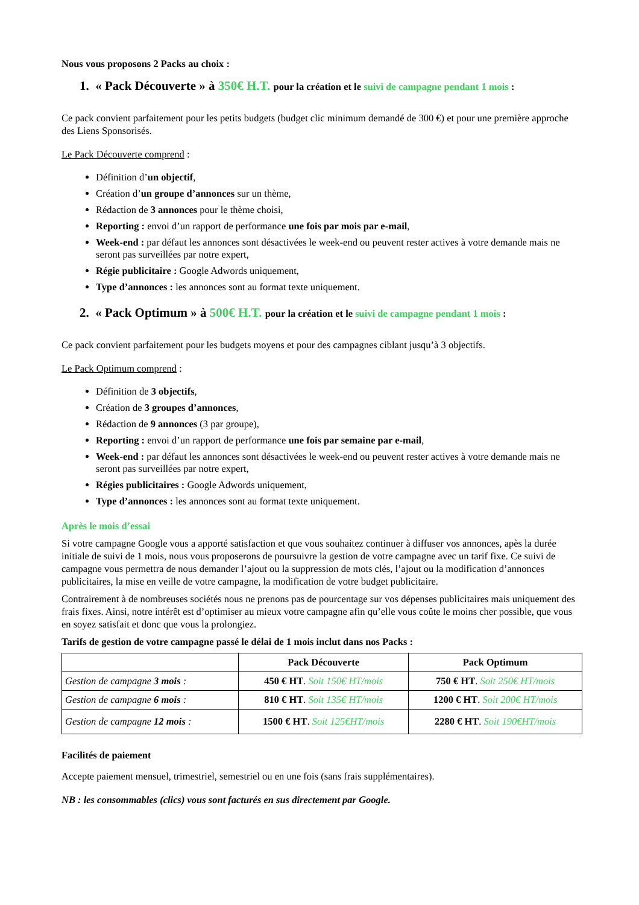Nous vous proposons 2 Packs au choix :
1. « Pack Découverte » à 350€ H.T. pour la création et le suivi de campagne pendant 1 mois :
Ce pack convient parfaitement pour les petits budgets (budget clic minimum demandé de 300 €) et pour une première approche des Liens Sponsorisés.
Le Pack Découverte comprend :
Définition d’un objectif,
Création d’un groupe d’annonces sur un thème,
Rédaction de 3 annonces pour le thème choisi,
Reporting : envoi d’un rapport de performance une fois par mois par e-mail,
Week-end : par défaut les annonces sont désactivées le week-end ou peuvent rester actives à votre demande mais ne seront pas surveillées par notre expert,
Régie publicitaire : Google Adwords uniquement,
Type d’annonces : les annonces sont au format texte uniquement.
2. « Pack Optimum » à 500€ H.T. pour la création et le suivi de campagne pendant 1 mois :
Ce pack convient parfaitement pour les budgets moyens et pour des campagnes ciblant jusqu’à 3 objectifs.
Le Pack Optimum comprend :
Définition de 3 objectifs,
Création de 3 groupes d’annonces,
Rédaction de 9 annonces (3 par groupe),
Reporting : envoi d’un rapport de performance une fois par semaine par e-mail,
Week-end : par défaut les annonces sont désactivées le week-end ou peuvent rester actives à votre demande mais ne seront pas surveillées par notre expert,
Régies publicitaires : Google Adwords uniquement,
Type d’annonces : les annonces sont au format texte uniquement.
Après le mois d’essai
Si votre campagne Google vous a apporté satisfaction et que vous souhaitez continuer à diffuser vos annonces, apès la durée initiale de suivi de 1 mois, nous vous proposerons de poursuivre la gestion de votre campagne avec un tarif fixe. Ce suivi de campagne vous permettra de nous demander l’ajout ou la suppression de mots clés, l’ajout ou la modification d’annonces publicitaires, la mise en veille de votre campagne, la modification de votre budget publicitaire.
Contrairement à de nombreuses sociétés nous ne prenons pas de pourcentage sur vos dépenses publicitaires mais uniquement des frais fixes. Ainsi, notre intérêt est d’optimiser au mieux votre campagne afin qu’elle vous coûte le moins cher possible, que vous en soyez satisfait et donc que vous la prolongiez.
Tarifs de gestion de votre campagne passé le délai de 1 mois inclut dans nos Packs :
| | Pack Découverte | Pack Optimum |
| --- | --- | --- |
| Gestion de campagne 3 mois : | 450 € HT . Soit 150€ HT/mois | 750 € HT . Soit 250€ HT/mois |
| Gestion de campagne 6 mois : | 810 € HT . Soit 135€ HT/mois | 1200 € HT . Soit 200€ HT/mois |
| Gestion de campagne 12 mois : | 1500 € HT . Soit 125€HT/mois | 2280 € HT . Soit 190€HT/mois |
Facilités de paiement
Accepte paiement mensuel, trimestriel, semestriel ou en une fois (sans frais supplémentaires).
NB : les consommables (clics) vous sont facturés en sus directement par Google.